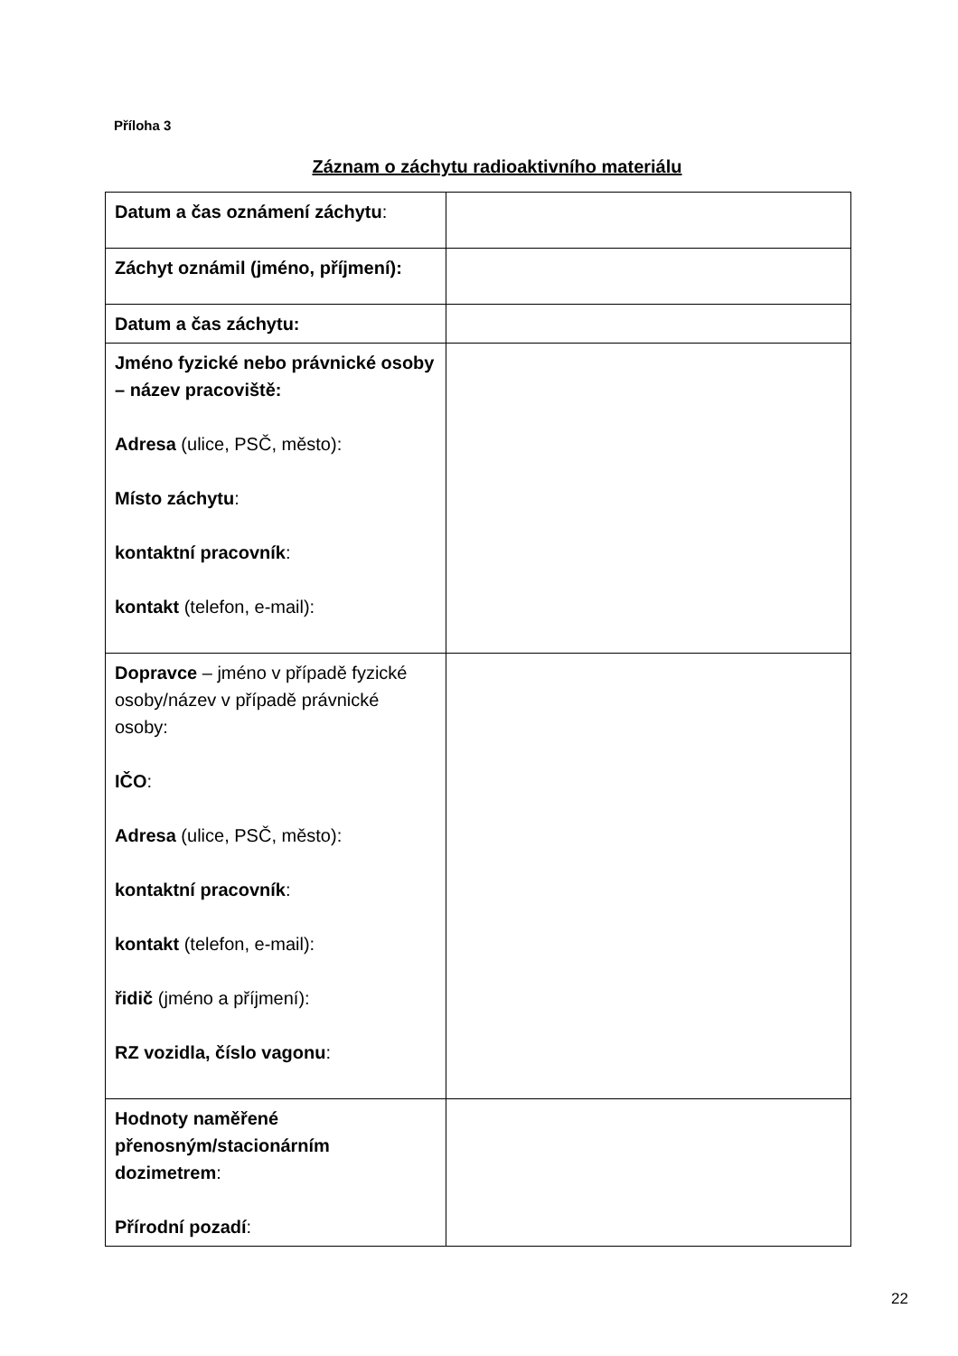Příloha 3
Záznam o záchytu radioaktivního materiálu
| Datum a čas oznámení záchytu : | |
| Záchyt oznámil (jméno, příjmení): | |
| Datum a čas záchytu: | |
| Jméno fyzické nebo právnické osoby – název pracoviště: Adresa (ulice, PSČ, město): Místo záchytu : kontaktní pracovník : kontakt (telefon, e-mail): | |
| Dopravce – jméno v případě fyzické osoby/název v případě právnické osoby: IČO : Adresa (ulice, PSČ, město): kontaktní pracovník : kontakt (telefon, e-mail): řidič (jméno a příjmení): RZ vozidla, číslo vagonu : | |
| Hodnoty naměřené přenosným/stacionárním dozimetrem : Přírodní pozadí : | |
22